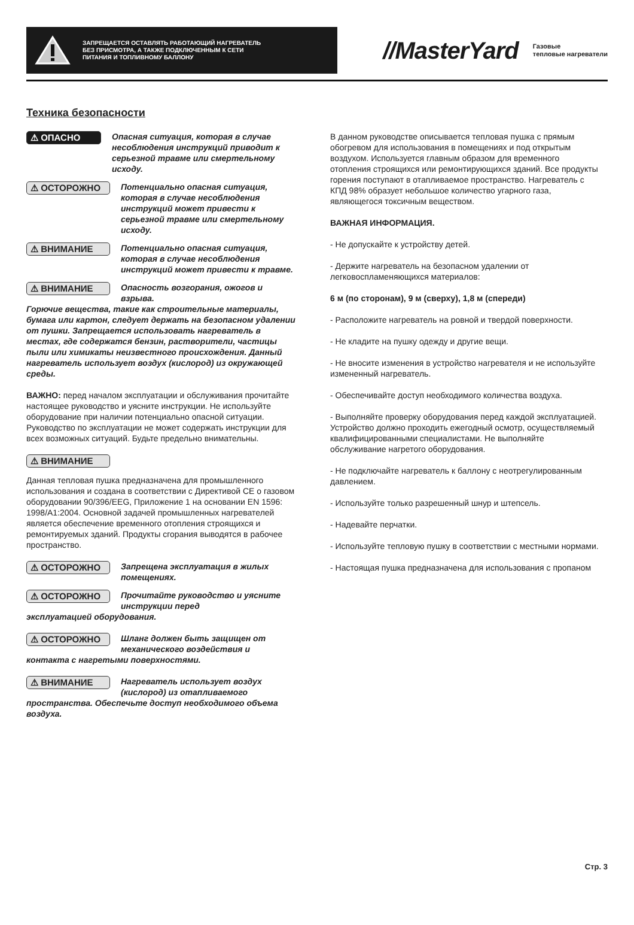ЗАПРЕЩАЕТСЯ ОСТАВЛЯТЬ РАБОТАЮЩИЙ НАГРЕВАТЕЛЬ БЕЗ ПРИСМОТРА, А ТАКЖЕ ПОДКЛЮЧЕННЫМ К СЕТИ ПИТАНИЯ И ТОПЛИВНОМУ БАЛЛОНУ
//MasterYard
Газовые
тепловые нагреватели
Техника безопасности
⚠ ОПАСНО Опасная ситуация, которая в случае несоблюдения инструкций приводит к серьезной травме или смертельному исходу.
⚠ ОСТОРОЖНО Потенциально опасная ситуация, которая в случае несоблюдения инструкций может привести к серьезной травме или смертельному исходу.
⚠ ВНИМАНИЕ Потенциально опасная ситуация, которая в случае несоблюдения инструкций может привести к травме.
⚠ ВНИМАНИЕ Опасность возгорания, ожогов и взрыва.
Горючие вещества, такие как строительные материалы, бумага или картон, следует держать на безопасном удалении от пушки. Запрещается использовать нагреватель в местах, где содержатся бензин, растворители, частицы пыли или химикаты неизвестного происхождения. Данный нагреватель использует воздух (кислород) из окружающей среды.
ВАЖНО: перед началом эксплуатации и обслуживания прочитайте настоящее руководство и уясните инструкции. Не используйте оборудование при наличии потенциально опасной ситуации. Руководство по эксплуатации не может содержать инструкции для всех возможных ситуаций. Будьте предельно внимательны.
⚠ ВНИМАНИЕ
Данная тепловая пушка предназначена для промышленного использования и создана в соответствии с Директивой CE о газовом оборудовании 90/396/EEG, Приложение 1 на основании EN 1596: 1998/A1:2004. Основной задачей промышленных нагревателей является обеспечение временного отопления строящихся и ремонтируемых зданий. Продукты сгорания выводятся в рабочее пространство.
⚠ ОСТОРОЖНО Запрещена эксплуатация в жилых помещениях.
⚠ ОСТОРОЖНО Прочитайте руководство и уясните инструкции перед
эксплуатацией оборудования.
⚠ ОСТОРОЖНО Шланг должен быть защищен от механического воздействия и
контакта с нагретыми поверхностями.
⚠ ВНИМАНИЕ Нагреватель использует воздух (кислород) из отапливаемого
пространства. Обеспечьте доступ необходимого объема воздуха.
В данном руководстве описывается тепловая пушка с прямым обогревом для использования в помещениях и под открытым воздухом. Используется главным образом для временного отопления строящихся или ремонтирующихся зданий. Все продукты горения поступают в отапливаемое пространство. Нагреватель с КПД 98% образует небольшое количество угарного газа, являющегося токсичным веществом.
ВАЖНАЯ ИНФОРМАЦИЯ.
- Не допускайте к устройству детей.
- Держите нагреватель на безопасном удалении от легковоспламеняющихся материалов:
6 м (по сторонам), 9 м (сверху), 1,8 м (спереди)
- Расположите нагреватель на ровной и твердой поверхности.
- Не кладите на пушку одежду и другие вещи.
- Не вносите изменения в устройство нагревателя и не используйте измененный нагреватель.
- Обеспечивайте доступ необходимого количества воздуха.
- Выполняйте проверку оборудования перед каждой эксплуатацией. Устройство должно проходить ежегодный осмотр, осуществляемый квалифицированными специалистами. Не выполняйте обслуживание нагретого оборудования.
- Не подключайте нагреватель к баллону с неотрегулированным давлением.
- Используйте только разрешенный шнур и штепсель.
- Надевайте перчатки.
- Используйте тепловую пушку в соответствии с местными нормами.
- Настоящая пушка предназначена для использования с пропаном
Стр. 3